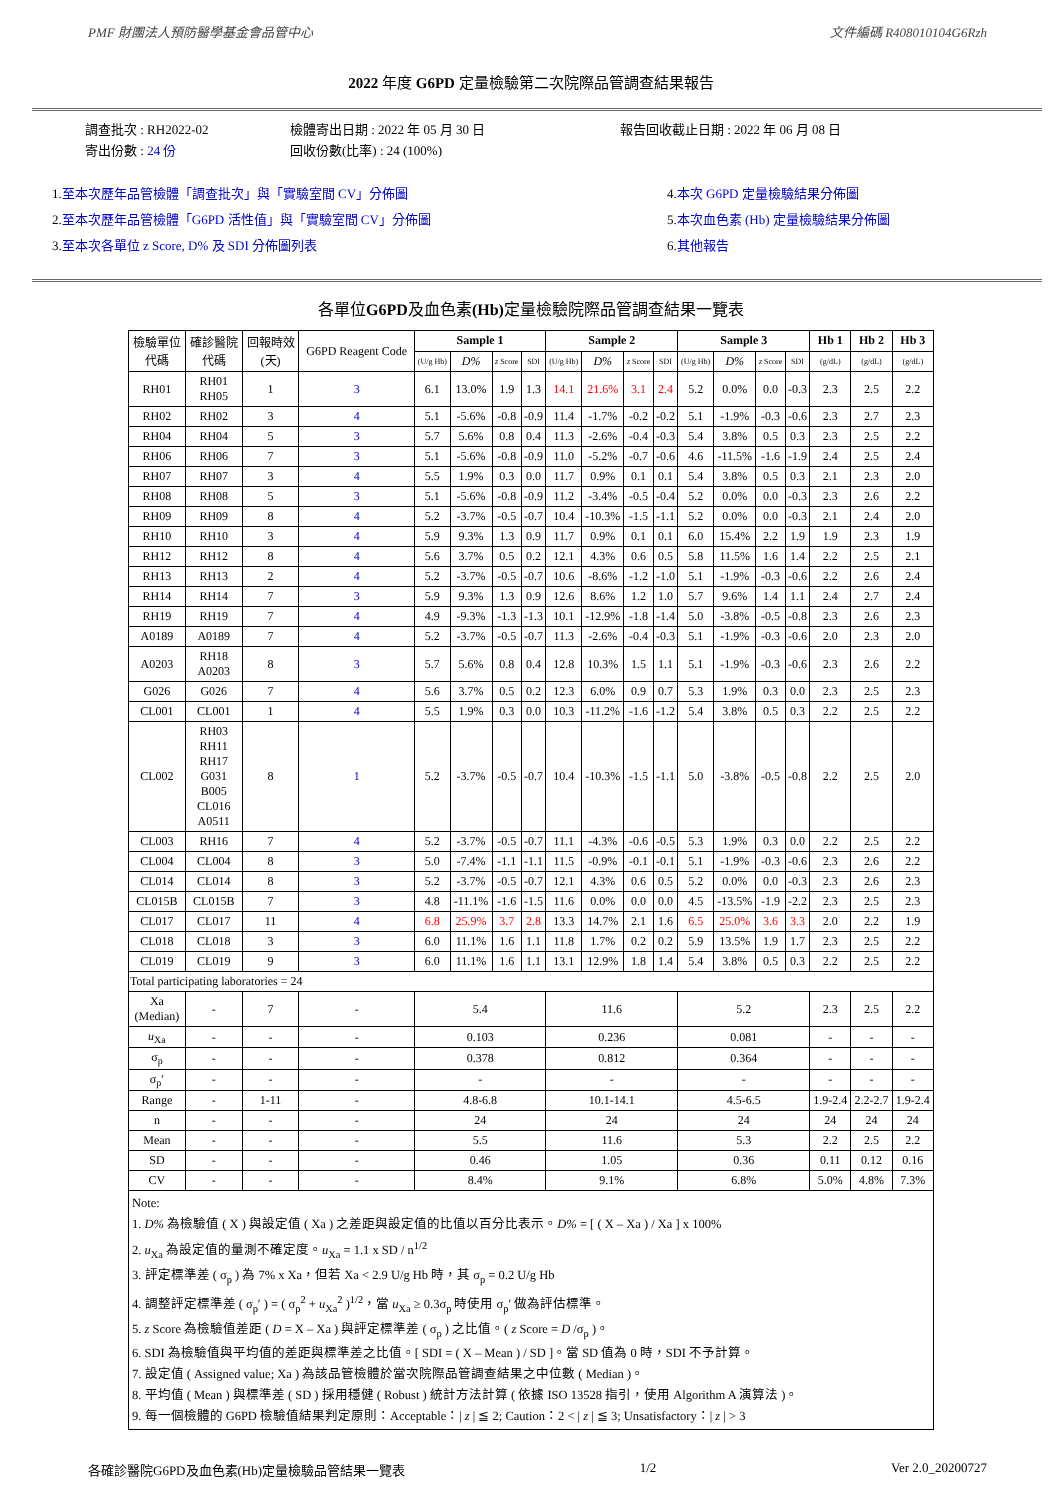PMF 財團法人預防醫學基金會品管中心 文件編碼 R408010104G6Rzh
2022 年度 G6PD 定量檢驗第二次院際品管調查結果報告
調查批次 : RH2022-02
寄出份數 : 24 份
檢體寄出日期 : 2022 年 05 月 30 日
回收份數(比率) : 24 (100%)
報告回收截止日期 : 2022 年 06 月 08 日
1.至本次歷年品管檢體「調查批次」與「實驗室間 CV」分佈圖
2.至本次歷年品管檢體「G6PD 活性值」與「實驗室間 CV」分佈圖
3.至本次各單位 z Score, D% 及 SDI 分佈圖列表
4.本次 G6PD 定量檢驗結果分佈圖
5.本次血色素 (Hb) 定量檢驗結果分佈圖
6.其他報告
各單位G6PD及血色素(Hb) 定量檢驗院際品管調查結果一覽表
| 檢驗單位 代碼 | 確診醫院 代碼 | 回報時效 (天) | G6PD Reagent Code | Sample 1 | | | | Sample 2 | | | | Sample 3 | | | | Hb 1 | Hb 2 | Hb 3 |
| | | | | (U/g Hb) | D% | z Score | SDI | (U/g Hb) | D% | z Score | SDI | (U/g Hb) | D% | z Score | SDI | (g/dL) | (g/dL) | (g/dL) |
| RH01 | RH01 RH05 | 1 | 3 | 6.1 | 13.0% | 1.9 | 1.3 | 14.1 | 21.6% | 3.1 | 2.4 | 5.2 | 0.0% | 0.0 | -0.3 | 2.3 | 2.5 | 2.2 |
| RH02 | RH02 | 3 | 4 | 5.1 | -5.6% | -0.8 | -0.9 | 11.4 | -1.7% | -0.2 | -0.2 | 5.1 | -1.9% | -0.3 | -0.6 | 2.3 | 2.7 | 2.3 |
| RH04 | RH04 | 5 | 3 | 5.7 | 5.6% | 0.8 | 0.4 | 11.3 | -2.6% | -0.4 | -0.3 | 5.4 | 3.8% | 0.5 | 0.3 | 2.3 | 2.5 | 2.2 |
| RH06 | RH06 | 7 | 3 | 5.1 | -5.6% | -0.8 | -0.9 | 11.0 | -5.2% | -0.7 | -0.6 | 4.6 | -11.5% | -1.6 | -1.9 | 2.4 | 2.5 | 2.4 |
| RH07 | RH07 | 3 | 4 | 5.5 | 1.9% | 0.3 | 0.0 | 11.7 | 0.9% | 0.1 | 0.1 | 5.4 | 3.8% | 0.5 | 0.3 | 2.1 | 2.3 | 2.0 |
| RH08 | RH08 | 5 | 3 | 5.1 | -5.6% | -0.8 | -0.9 | 11.2 | -3.4% | -0.5 | -0.4 | 5.2 | 0.0% | 0.0 | -0.3 | 2.3 | 2.6 | 2.2 |
| RH09 | RH09 | 8 | 4 | 5.2 | -3.7% | -0.5 | -0.7 | 10.4 | -10.3% | -1.5 | -1.1 | 5.2 | 0.0% | 0.0 | -0.3 | 2.1 | 2.4 | 2.0 |
| RH10 | RH10 | 3 | 4 | 5.9 | 9.3% | 1.3 | 0.9 | 11.7 | 0.9% | 0.1 | 0.1 | 6.0 | 15.4% | 2.2 | 1.9 | 1.9 | 2.3 | 1.9 |
| RH12 | RH12 | 8 | 4 | 5.6 | 3.7% | 0.5 | 0.2 | 12.1 | 4.3% | 0.6 | 0.5 | 5.8 | 11.5% | 1.6 | 1.4 | 2.2 | 2.5 | 2.1 |
| RH13 | RH13 | 2 | 4 | 5.2 | -3.7% | -0.5 | -0.7 | 10.6 | -8.6% | -1.2 | -1.0 | 5.1 | -1.9% | -0.3 | -0.6 | 2.2 | 2.6 | 2.4 |
| RH14 | RH14 | 7 | 3 | 5.9 | 9.3% | 1.3 | 0.9 | 12.6 | 8.6% | 1.2 | 1.0 | 5.7 | 9.6% | 1.4 | 1.1 | 2.4 | 2.7 | 2.4 |
| RH19 | RH19 | 7 | 4 | 4.9 | -9.3% | -1.3 | -1.3 | 10.1 | -12.9% | -1.8 | -1.4 | 5.0 | -3.8% | -0.5 | -0.8 | 2.3 | 2.6 | 2.3 |
| A0189 | A0189 | 7 | 4 | 5.2 | -3.7% | -0.5 | -0.7 | 11.3 | -2.6% | -0.4 | -0.3 | 5.1 | -1.9% | -0.3 | -0.6 | 2.0 | 2.3 | 2.0 |
| A0203 | RH18 A0203 | 8 | 3 | 5.7 | 5.6% | 0.8 | 0.4 | 12.8 | 10.3% | 1.5 | 1.1 | 5.1 | -1.9% | -0.3 | -0.6 | 2.3 | 2.6 | 2.2 |
| G026 | G026 | 7 | 4 | 5.6 | 3.7% | 0.5 | 0.2 | 12.3 | 6.0% | 0.9 | 0.7 | 5.3 | 1.9% | 0.3 | 0.0 | 2.3 | 2.5 | 2.3 |
| CL001 | CL001 | 1 | 4 | 5.5 | 1.9% | 0.3 | 0.0 | 10.3 | -11.2% | -1.6 | -1.2 | 5.4 | 3.8% | 0.5 | 0.3 | 2.2 | 2.5 | 2.2 |
| CL002 | RH03 RH11 RH17 G031 B005 CL016 A0511 | 8 | 1 | 5.2 | -3.7% | -0.5 | -0.7 | 10.4 | -10.3% | -1.5 | -1.1 | 5.0 | -3.8% | -0.5 | -0.8 | 2.2 | 2.5 | 2.0 |
| CL003 | RH16 | 7 | 4 | 5.2 | -3.7% | -0.5 | -0.7 | 11.1 | -4.3% | -0.6 | -0.5 | 5.3 | 1.9% | 0.3 | 0.0 | 2.2 | 2.5 | 2.2 |
| CL004 | CL004 | 8 | 3 | 5.0 | -7.4% | -1.1 | -1.1 | 11.5 | -0.9% | -0.1 | -0.1 | 5.1 | -1.9% | -0.3 | -0.6 | 2.3 | 2.6 | 2.2 |
| CL014 | CL014 | 8 | 3 | 5.2 | -3.7% | -0.5 | -0.7 | 12.1 | 4.3% | 0.6 | 0.5 | 5.2 | 0.0% | 0.0 | -0.3 | 2.3 | 2.6 | 2.3 |
| CL015B | CL015B | 7 | 3 | 4.8 | -11.1% | -1.6 | -1.5 | 11.6 | 0.0% | 0.0 | 0.0 | 4.5 | -13.5% | -1.9 | -2.2 | 2.3 | 2.5 | 2.3 |
| CL017 | CL017 | 11 | 4 | 6.8 | 25.9% | 3.7 | 2.8 | 13.3 | 14.7% | 2.1 | 1.6 | 6.5 | 25.0% | 3.6 | 3.3 | 2.0 | 2.2 | 1.9 |
| CL018 | CL018 | 3 | 3 | 6.0 | 11.1% | 1.6 | 1.1 | 11.8 | 1.7% | 0.2 | 0.2 | 5.9 | 13.5% | 1.9 | 1.7 | 2.3 | 2.5 | 2.2 |
| CL019 | CL019 | 9 | 3 | 6.0 | 11.1% | 1.6 | 1.1 | 13.1 | 12.9% | 1.8 | 1.4 | 5.4 | 3.8% | 0.5 | 0.3 | 2.2 | 2.5 | 2.2 |
| Total participating laboratories = 24 | | | | | | | | | | | | | | | | | | |
| Xa (Median) | - | 7 | - | 5.4 | | | | 11.6 | | | | 5.2 | | | | 2.3 | 2.5 | 2.2 |
| u<sub>Xa</sub> | - | - | - | 0.103 | | | | 0.236 | | | | 0.081 | | | | - | - | - |
| σ<sub>p</sub> | - | - | - | 0.378 | | | | 0.812 | | | | 0.364 | | | | - | - | - |
| σ<sub>p</sub>′ | - | - | - | - | | | | - | | | | - | | | | - | - | - |
| Range | - | 1-11 | - | 4.8-6.8 | | | | 10.1-14.1 | | | | 4.5-6.5 | | | | 1.9-2.4 | 2.2-2.7 | 1.9-2.4 |
| n | - | - | - | 24 | | | | 24 | | | | 24 | | | | 24 | 24 | 24 |
| Mean | - | - | - | 5.5 | | | | 11.6 | | | | 5.3 | | | | 2.2 | 2.5 | 2.2 |
| SD | - | - | - | 0.46 | | | | 1.05 | | | | 0.36 | | | | 0.11 | 0.12 | 0.16 |
| CV | - | - | - | 8.4% | | | | 9.1% | | | | 6.8% | | | | 5.0% | 4.8% | 7.3% |
| Note: 1. D% 為檢驗值 ( X ) 與設定值 ( Xa ) 之差距與設定值的比值以百分比表示。 D% = [ ( X – Xa ) / Xa ] x 100% 2. u<sub>Xa</sub> 為設定值的量測不確定度。 u<sub>Xa</sub> = 1.1 x SD / n<sup>1/2</sup> 3. 評定標準差 ( σ<sub>p</sub> ) 為 7% x Xa，但若 Xa < 2.9 U/g Hb 時，其 σ<sub>p</sub> = 0.2 U/g Hb 4. 調整評定標準差 ( σ<sub>p</sub>′ ) = ( σ<sub>p</sub><sup>2</sup> + u<sub>Xa</sub><sup>2</sup> )<sup>1/2</sup>，當 u<sub>Xa</sub> ≥ 0.3σ<sub>p</sub> 時使用 σ<sub>p</sub>′ 做為評估標準。 5. z Score 為檢驗值差距 ( D = X – Xa ) 與評定標準差 ( σ<sub>p</sub> ) 之比值。( z Score = D /σ<sub>p</sub> )。 6. SDI 為檢驗值與平均值的差距與標準差之比值。[ SDI = ( X – Mean ) / SD ]。當 SD 值為 0 時，SDI 不予計算。 7. 設定值 ( Assigned value; Xa ) 為該品管檢體於當次院際品管調查結果之中位數 ( Median )。 8. 平均值 ( Mean ) 與標準差 ( SD ) 採用穩健 ( Robust ) 統計方法計算 ( 依據 ISO 13528 指引，使用 Algorithm A 演算法 )。 9. 每一個檢體的 G6PD 檢驗值結果判定原則：Acceptable：/ z / ≦ 2; Caution：2 < / z / ≦ 3; Unsatisfactory：/ z / > 3 | | | | | | | | | | | | | | | | | | |
各確診醫院G6PD及血色素(Hb)定量檢驗品管結果一覽表 1/2 Ver 2.0_20200727